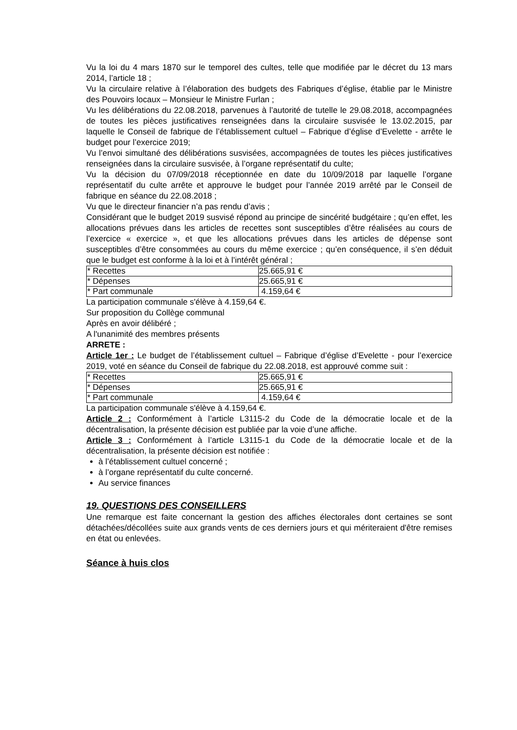Vu la loi du 4 mars 1870 sur le temporel des cultes, telle que modifiée par le décret du 13 mars 2014, l’article 18 ;
Vu la circulaire relative à l’élaboration des budgets des Fabriques d’église, établie par le Ministre des Pouvoirs locaux – Monsieur le Ministre Furlan ;
Vu les délibérations du 22.08.2018, parvenues à l’autorité de tutelle le 29.08.2018, accompagnées de toutes les pièces justificatives renseignées dans la circulaire susvisée le 13.02.2015, par laquelle le Conseil de fabrique de l’établissement cultuel – Fabrique d’église d’Evelette - arrête le budget pour l’exercice 2019;
Vu l’envoi simultané des délibérations susvisées, accompagnées de toutes les pièces justificatives renseignées dans la circulaire susvisée, à l’organe représentatif du culte;
Vu la décision du 07/09/2018 réceptionnée en date du 10/09/2018 par laquelle l’organe représentatif du culte arrête et approuve le budget pour l’année 2019 arrêté par le Conseil de fabrique en séance du 22.08.2018 ;
Vu que le directeur financier n’a pas rendu d’avis ;
Considérant que le budget 2019 susvisé répond au principe de sincérité budgétaire ; qu’en effet, les allocations prévues dans les articles de recettes sont susceptibles d’être réalisées au cours de l’exercice « exercice », et que les allocations prévues dans les articles de dépense sont susceptibles d’être consommées au cours du même exercice ; qu’en conséquence, il s’en déduit que le budget est conforme à la loi et à l’intérêt général ;
| * Recettes | 25.665,91 € |
| * Dépenses | 25.665,91 € |
| * Part communale | 4.159,64 € |
La participation communale s'élève à 4.159,64 €.
Sur proposition du Collège communal
Après en avoir délibéré ;
A l'unanimité des membres présents
ARRETE :
Article 1er : Le budget de l’établissement cultuel – Fabrique d’église d’Evelette - pour l’exercice 2019, voté en séance du Conseil de fabrique du 22.08.2018, est approuvé comme suit :
| * Recettes | 25.665,91 € |
| * Dépenses | 25.665,91 € |
| * Part communale | 4.159,64 € |
La participation communale s'élève à 4.159,64 €.
Article 2 : Conformément à l’article L3115-2 du Code de la démocratie locale et de la décentralisation, la présente décision est publiée par la voie d’une affiche.
Article 3 : Conformément à l’article L3115-1 du Code de la démocratie locale et de la décentralisation, la présente décision est notifiée :
à l’établissement cultuel concerné ;
à l’organe représentatif du culte concerné.
Au service finances
19. QUESTIONS DES CONSEILLERS
Une remarque est faite concernant la gestion des affiches électorales dont certaines se sont détachées/décollées suite aux grands vents de ces derniers jours et qui mériteraient d'être remises en état ou enlevées.
Séance à huis clos